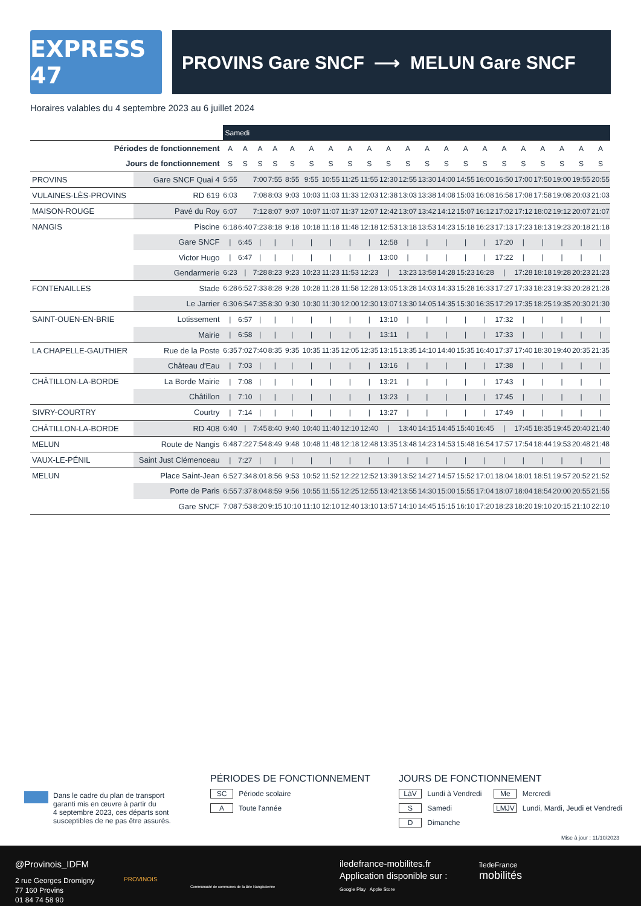EXPRESS 47
PROVINS Gare SNCF ⟶ MELUN Gare SNCF
Horaires valables du 4 septembre 2023 au 6 juillet 2024
| | | Samedi | | | | | | | | | | | | | | | | | | | | |
| Périodes de fonctionnement | | A | A | A | A | A | A | A | A | A | A | A | A | A | A | A | A | A | A | A | A | A |
| Jours de fonctionnement | | S | S | S | S | S | S | S | S | S | S | S | S | S | S | S | S | S | S | S | S | S |
| PROVINS | Gare SNCF Quai 4 | 5:55 | | 7:00 | 7:55 | 8:55 | 9:55 | 10:55 | 11:25 | 11:55 | 12:30 | 12:55 | 13:30 | 14:00 | 14:55 | 16:00 | 16:50 | 17:00 | 17:50 | 19:00 | 19:55 | 20:55 |
| VULAINES-LÈS-PROVINS | RD 619 | 6:03 | | 7:08 | 8:03 | 9:03 | 10:03 | 11:03 | 11:33 | 12:03 | 12:38 | 13:03 | 13:38 | 14:08 | 15:03 | 16:08 | 16:58 | 17:08 | 17:58 | 19:08 | 20:03 | 21:03 |
| MAISON-ROUGE | Pavé du Roy | 6:07 | | 7:12 | 8:07 | 9:07 | 10:07 | 11:07 | 11:37 | 12:07 | 12:42 | 13:07 | 13:42 | 14:12 | 15:07 | 16:12 | 17:02 | 17:12 | 18:02 | 19:12 | 20:07 | 21:07 |
| NANGIS | Piscine | 6:18 | 6:40 | 7:23 | 8:18 | 9:18 | 10:18 | 11:18 | 11:48 | 12:18 | 12:53 | 13:18 | 13:53 | 14:23 | 15:18 | 16:23 | 17:13 | 17:23 | 18:13 | 19:23 | 20:18 | 21:18 |
| | Gare SNCF | / | 6:45 | / | / | / | / | / | / | / | 12:58 | / | / | / | / | / | 17:20 | / | / | / | / | / |
| | Victor Hugo | / | 6:47 | / | / | / | / | / | / | / | 13:00 | / | / | / | / | / | 17:22 | / | / | / | / | / |
| | Gendarmerie | 6:23 | / | 7:28 | 8:23 | 9:23 | 10:23 | 11:23 | 11:53 | 12:23 | / | 13:23 | 13:58 | 14:28 | 15:23 | 16:28 | / | 17:28 | 18:18 | 19:28 | 20:23 | 21:23 |
| FONTENAILLES | Stade | 6:28 | 6:52 | 7:33 | 8:28 | 9:28 | 10:28 | 11:28 | 11:58 | 12:28 | 13:05 | 13:28 | 14:03 | 14:33 | 15:28 | 16:33 | 17:27 | 17:33 | 18:23 | 19:33 | 20:28 | 21:28 |
| | Le Jarrier | 6:30 | 6:54 | 7:35 | 8:30 | 9:30 | 10:30 | 11:30 | 12:00 | 12:30 | 13:07 | 13:30 | 14:05 | 14:35 | 15:30 | 16:35 | 17:29 | 17:35 | 18:25 | 19:35 | 20:30 | 21:30 |
| SAINT-OUEN-EN-BRIE | Lotissement | / | 6:57 | / | / | / | / | / | / | / | 13:10 | / | / | / | / | / | 17:32 | / | / | / | / | / |
| | Mairie | / | 6:58 | / | / | / | / | / | / | / | 13:11 | / | / | / | / | / | 17:33 | / | / | / | / | / |
| LA CHAPELLE-GAUTHIER | Rue de la Poste | 6:35 | 7:02 | 7:40 | 8:35 | 9:35 | 10:35 | 11:35 | 12:05 | 12:35 | 13:15 | 13:35 | 14:10 | 14:40 | 15:35 | 16:40 | 17:37 | 17:40 | 18:30 | 19:40 | 20:35 | 21:35 |
| | Château d'Eau | / | 7:03 | / | / | / | / | / | / | / | 13:16 | / | / | / | / | / | 17:38 | / | / | / | / | / |
| CHÂTILLON-LA-BORDE | La Borde Mairie | / | 7:08 | / | / | / | / | / | / | / | 13:21 | / | / | / | / | / | 17:43 | / | / | / | / | / |
| | Châtillon | / | 7:10 | / | / | / | / | / | / | / | 13:23 | / | / | / | / | / | 17:45 | / | / | / | / | / |
| SIVRY-COURTRY | Courtry | / | 7:14 | / | / | / | / | / | / | / | 13:27 | / | / | / | / | / | 17:49 | / | / | / | / | / |
| CHÂTILLON-LA-BORDE | RD 408 | 6:40 | / | 7:45 | 8:40 | 9:40 | 10:40 | 11:40 | 12:10 | 12:40 | / | 13:40 | 14:15 | 14:45 | 15:40 | 16:45 | / | 17:45 | 18:35 | 19:45 | 20:40 | 21:40 |
| MELUN | Route de Nangis | 6:48 | 7:22 | 7:54 | 8:49 | 9:48 | 10:48 | 11:48 | 12:18 | 12:48 | 13:35 | 13:48 | 14:23 | 14:53 | 15:48 | 16:54 | 17:57 | 17:54 | 18:44 | 19:53 | 20:48 | 21:48 |
| VAUX-LE-PÉNIL | Saint Just Clémenceau | / | 7:27 | / | / | / | / | / | / | / | / | / | / | / | / | / | / | / | / | / | / | / |
| MELUN | Place Saint-Jean | 6:52 | 7:34 | 8:01 | 8:56 | 9:53 | 10:52 | 11:52 | 12:22 | 12:52 | 13:39 | 13:52 | 14:27 | 14:57 | 15:52 | 17:01 | 18:04 | 18:01 | 18:51 | 19:57 | 20:52 | 21:52 |
| | Porte de Paris | 6:55 | 7:37 | 8:04 | 8:59 | 9:56 | 10:55 | 11:55 | 12:25 | 12:55 | 13:42 | 13:55 | 14:30 | 15:00 | 15:55 | 17:04 | 18:07 | 18:04 | 18:54 | 20:00 | 20:55 | 21:55 |
| | Gare SNCF | 7:08 | 7:53 | 8:20 | 9:15 | 10:10 | 11:10 | 12:10 | 12:40 | 13:10 | 13:57 | 14:10 | 14:45 | 15:15 | 16:10 | 17:20 | 18:23 | 18:20 | 19:10 | 20:15 | 21:10 | 22:10 |
Dans le cadre du plan de transport
garanti mis en œuvre à partir du
4 septembre 2023, ces départs sont
susceptibles de ne pas être assurés.
PÉRIODES DE FONCTIONNEMENT
SC Période scolaire
A Toute l'année
JOURS DE FONCTIONNEMENT
LàV Lundi à Vendredi
S Samedi
D Dimanche
Me Mercredi
LMJV Lundi, Mardi, Jeudi et Vendredi
Mise à jour : 11/10/2023
@Provinois_IDFM
2 rue Georges Dromigny
77 160 Provins
01 84 74 58 90
PROVINOIS
Communauté de communes de la Brie Nangissienne
iledefrance-mobilites.fr
Application disponible sur :
Google Play Apple Store
îledeFrance
mobilités